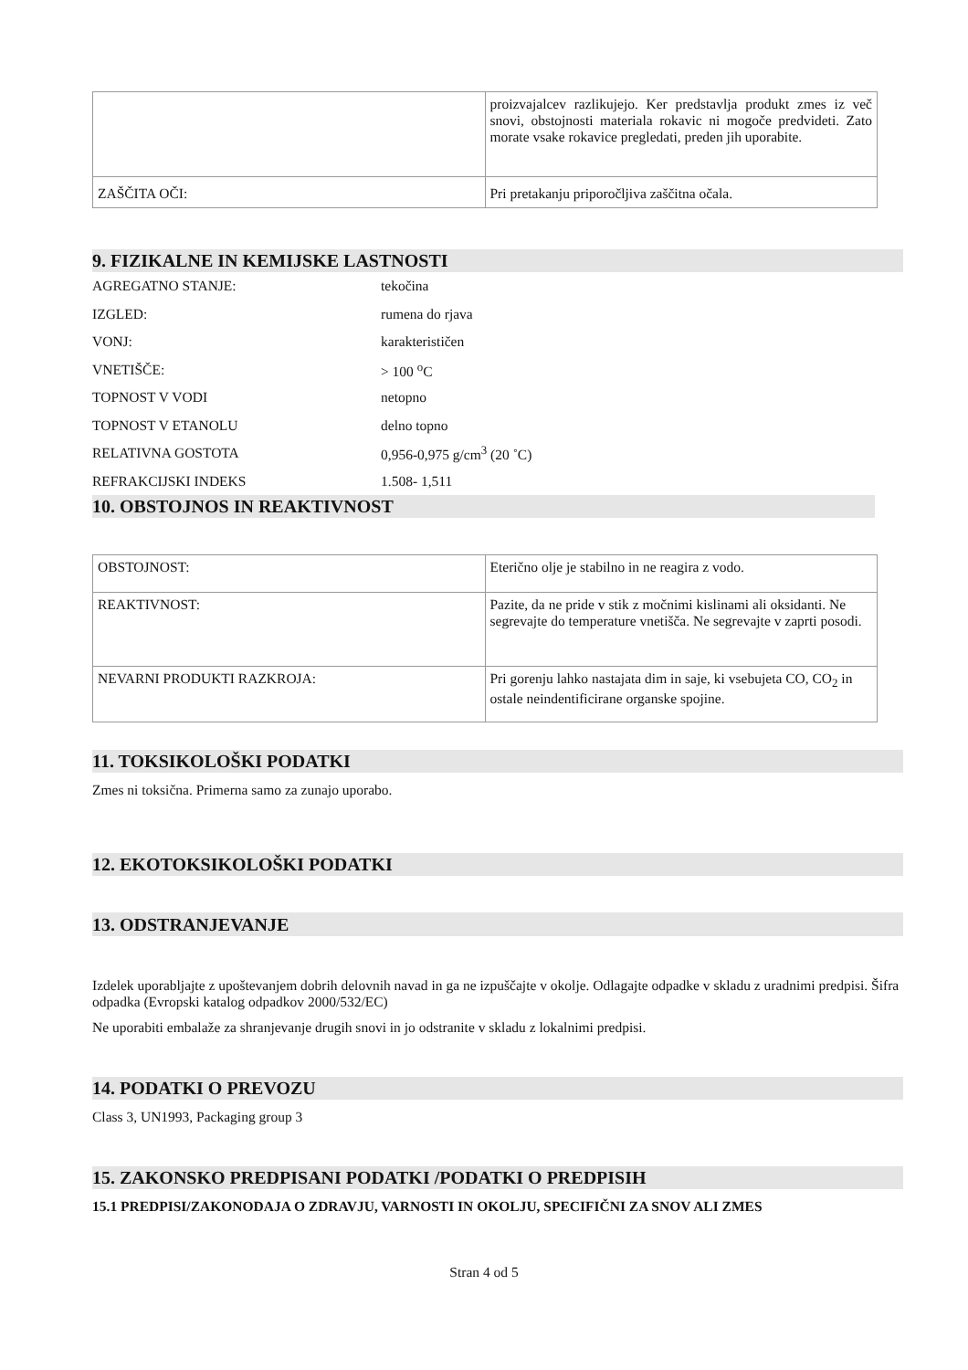| | proizvajalcev razlikujejo. Ker predstavlja produkt zmes iz več snovi, obstojnosti materiala rokavic ni mogoče predvideti. Zato morate vsake rokavice pregledati, preden jih uporabite. |
| ZAŠČITA OČI: | Pri pretakanju priporočljiva zaščitna očala. |
9. FIZIKALNE IN KEMIJSKE LASTNOSTI
| AGREGATNO STANJE: | tekočina |
| IZGLED: | rumena do rjava |
| VONJ: | karakterističen |
| VNETIŠČE: | > 100 <sup>o</sup>C |
| TOPNOST V VODI | netopno |
| TOPNOST V ETANOLU | delno topno |
| RELATIVNA GOSTOTA | 0,956-0,975 g/cm<sup>3</sup> (20 ˚C) |
| REFRAKCIJSKI INDEKS | 1.508- 1,511 |
10. OBSTOJNOS IN REAKTIVNOST
| OBSTOJNOST: | Eterično olje je stabilno in ne reagira z vodo. |
| REAKTIVNOST: | Pazite, da ne pride v stik z močnimi kislinami ali oksidanti. Ne segrevajte do temperature vnetišča. Ne segrevajte v zaprti posodi. |
| NEVARNI PRODUKTI RAZKROJA: | Pri gorenju lahko nastajata dim in saje, ki vsebujeta CO, CO<sub>2</sub> in ostale neindentificirane organske spojine. |
11. TOKSIKOLOŠKI PODATKI
Zmes ni toksična. Primerna samo za zunajo uporabo.
12. EKOTOKSIKOLOŠKI PODATKI
13. ODSTRANJEVANJE
Izdelek uporabljajte z upoštevanjem dobrih delovnih navad in ga ne izpuščajte v okolje. Odlagajte odpadke v skladu z uradnimi predpisi. Šifra odpadka (Evropski katalog odpadkov 2000/532/EC)
Ne uporabiti embalaže za shranjevanje drugih snovi in jo odstranite v skladu z lokalnimi predpisi.
14. PODATKI O PREVOZU
Class 3, UN1993, Packaging group 3
15. ZAKONSKO PREDPISANI PODATKI /PODATKI O PREDPISIH
15.1 PREDPISI/ZAKONODAJA O ZDRAVJU, VARNOSTI IN OKOLJU, SPECIFIČNI ZA SNOV ALI ZMES
Stran 4 od 5